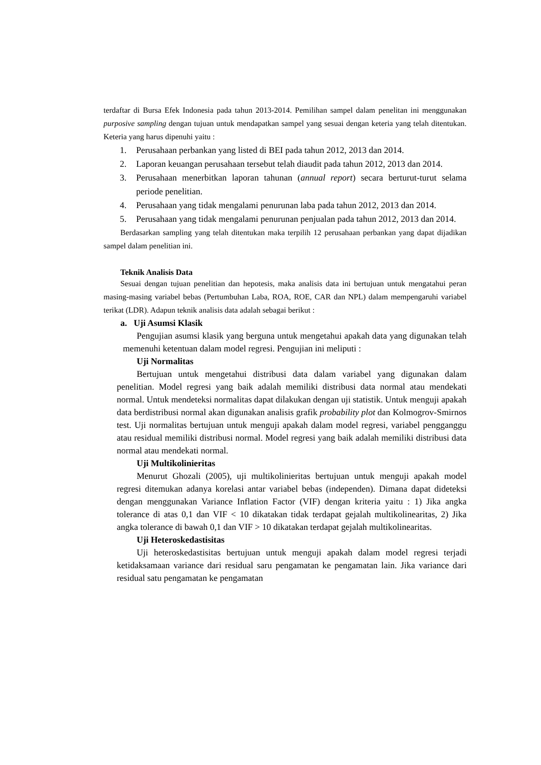terdaftar di Bursa Efek Indonesia pada tahun 2013-2014. Pemilihan sampel dalam penelitan ini menggunakan purposive sampling dengan tujuan untuk mendapatkan sampel yang sesuai dengan keteria yang telah ditentukan. Keteria yang harus dipenuhi yaitu :
1. Perusahaan perbankan yang listed di BEI pada tahun 2012, 2013 dan 2014.
2. Laporan keuangan perusahaan tersebut telah diaudit pada tahun 2012, 2013 dan 2014.
3. Perusahaan menerbitkan laporan tahunan (annual report) secara berturut-turut selama periode penelitian.
4. Perusahaan yang tidak mengalami penurunan laba pada tahun 2012, 2013 dan 2014.
5. Perusahaan yang tidak mengalami penurunan penjualan pada tahun 2012, 2013 dan 2014.
Berdasarkan sampling yang telah ditentukan maka terpilih 12 perusahaan perbankan yang dapat dijadikan sampel dalam penelitian ini.
Teknik Analisis Data
Sesuai dengan tujuan penelitian dan hepotesis, maka analisis data ini bertujuan untuk mengatahui peran masing-masing variabel bebas (Pertumbuhan Laba, ROA, ROE, CAR dan NPL) dalam mempengaruhi variabel terikat (LDR). Adapun teknik analisis data adalah sebagai berikut :
a. Uji Asumsi Klasik
Pengujian asumsi klasik yang berguna untuk mengetahui apakah data yang digunakan telah memenuhi ketentuan dalam model regresi. Pengujian ini meliputi :
Uji Normalitas
Bertujuan untuk mengetahui distribusi data dalam variabel yang digunakan dalam penelitian. Model regresi yang baik adalah memiliki distribusi data normal atau mendekati normal. Untuk mendeteksi normalitas dapat dilakukan dengan uji statistik. Untuk menguji apakah data berdistribusi normal akan digunakan analisis grafik probability plot dan Kolmogrov-Smirnos test. Uji normalitas bertujuan untuk menguji apakah dalam model regresi, variabel pengganggu atau residual memiliki distribusi normal. Model regresi yang baik adalah memiliki distribusi data normal atau mendekati normal.
Uji Multikolinieritas
Menurut Ghozali (2005), uji multikolinieritas bertujuan untuk menguji apakah model regresi ditemukan adanya korelasi antar variabel bebas (independen). Dimana dapat dideteksi dengan menggunakan Variance Inflation Factor (VIF) dengan kriteria yaitu : 1) Jika angka tolerance di atas 0,1 dan VIF < 10 dikatakan tidak terdapat gejalah multikolinearitas, 2) Jika angka tolerance di bawah 0,1 dan VIF > 10 dikatakan terdapat gejalah multikolinearitas.
Uji Heteroskedastisitas
Uji heteroskedastisitas bertujuan untuk menguji apakah dalam model regresi terjadi ketidaksamaan variance dari residual saru pengamatan ke pengamatan lain. Jika variance dari residual satu pengamatan ke pengamatan